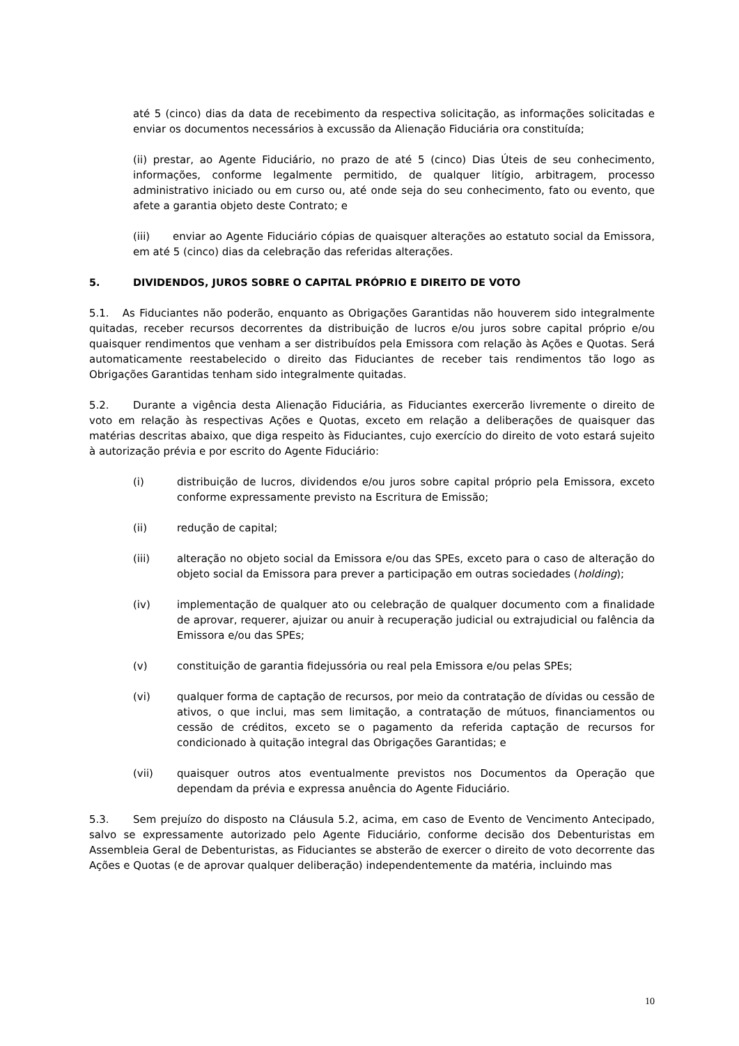até 5 (cinco) dias da data de recebimento da respectiva solicitação, as informações solicitadas e enviar os documentos necessários à excussão da Alienação Fiduciária ora constituída;
(ii) prestar, ao Agente Fiduciário, no prazo de até 5 (cinco) Dias Úteis de seu conhecimento, informações, conforme legalmente permitido, de qualquer litígio, arbitragem, processo administrativo iniciado ou em curso ou, até onde seja do seu conhecimento, fato ou evento, que afete a garantia objeto deste Contrato; e
(iii) enviar ao Agente Fiduciário cópias de quaisquer alterações ao estatuto social da Emissora, em até 5 (cinco) dias da celebração das referidas alterações.
5. DIVIDENDOS, JUROS SOBRE O CAPITAL PRÓPRIO E DIREITO DE VOTO
5.1. As Fiduciantes não poderão, enquanto as Obrigações Garantidas não houverem sido integralmente quitadas, receber recursos decorrentes da distribuição de lucros e/ou juros sobre capital próprio e/ou quaisquer rendimentos que venham a ser distribuídos pela Emissora com relação às Ações e Quotas. Será automaticamente reestabelecido o direito das Fiduciantes de receber tais rendimentos tão logo as Obrigações Garantidas tenham sido integralmente quitadas.
5.2. Durante a vigência desta Alienação Fiduciária, as Fiduciantes exercerão livremente o direito de voto em relação às respectivas Ações e Quotas, exceto em relação a deliberações de quaisquer das matérias descritas abaixo, que diga respeito às Fiduciantes, cujo exercício do direito de voto estará sujeito à autorização prévia e por escrito do Agente Fiduciário:
(i) distribuição de lucros, dividendos e/ou juros sobre capital próprio pela Emissora, exceto conforme expressamente previsto na Escritura de Emissão;
(ii) redução de capital;
(iii) alteração no objeto social da Emissora e/ou das SPEs, exceto para o caso de alteração do objeto social da Emissora para prever a participação em outras sociedades (holding);
(iv) implementação de qualquer ato ou celebração de qualquer documento com a finalidade de aprovar, requerer, ajuizar ou anuir à recuperação judicial ou extrajudicial ou falência da Emissora e/ou das SPEs;
(v) constituição de garantia fidejussória ou real pela Emissora e/ou pelas SPEs;
(vi) qualquer forma de captação de recursos, por meio da contratação de dívidas ou cessão de ativos, o que inclui, mas sem limitação, a contratação de mútuos, financiamentos ou cessão de créditos, exceto se o pagamento da referida captação de recursos for condicionado à quitação integral das Obrigações Garantidas; e
(vii) quaisquer outros atos eventualmente previstos nos Documentos da Operação que dependam da prévia e expressa anuência do Agente Fiduciário.
5.3. Sem prejuízo do disposto na Cláusula 5.2, acima, em caso de Evento de Vencimento Antecipado, salvo se expressamente autorizado pelo Agente Fiduciário, conforme decisão dos Debenturistas em Assembleia Geral de Debenturistas, as Fiduciantes se absterão de exercer o direito de voto decorrente das Ações e Quotas (e de aprovar qualquer deliberação) independentemente da matéria, incluindo mas
10